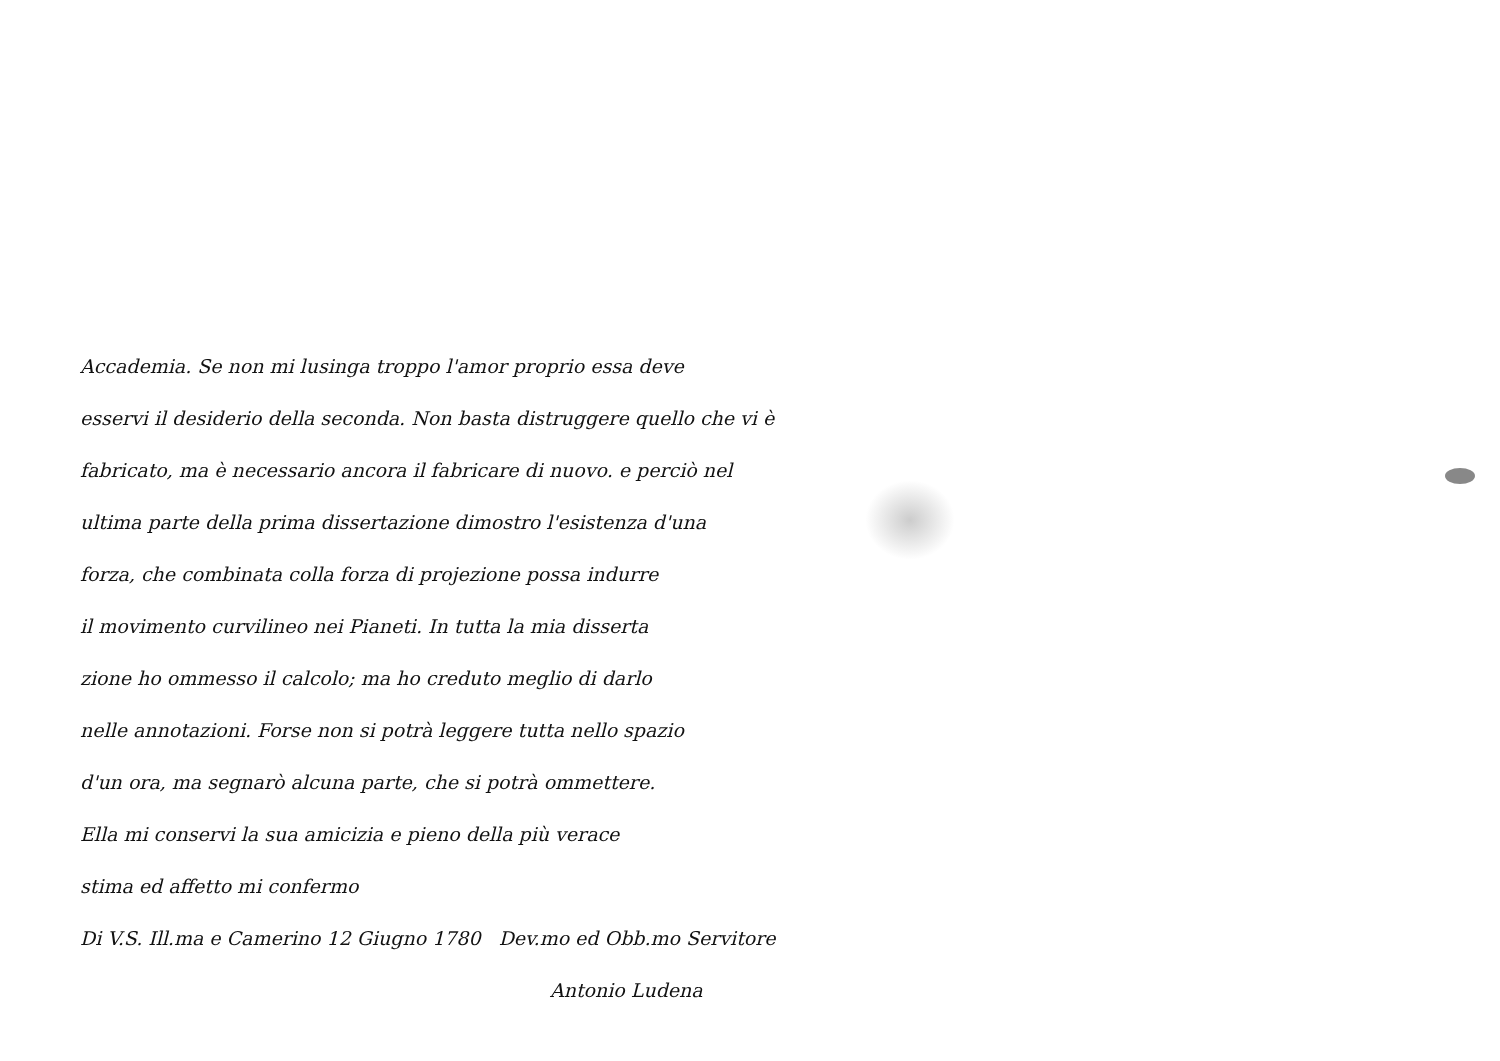Accademia. Se non mi lusinga troppo l'amor proprio essa deve
esservi il desiderio della seconda. Non basta distruggere quello che vi è
fabricato, ma è necessario ancora il fabricare di nuovo. e perciò nel
ultima parte della prima dissertazione dimostro l'esistenza d'una
forza, che combinata colla forza di projezione possa indurre
il movimento curvilineo nei Pianeti. In tutta la mia disserta
zione ho ommesso il calcolo; ma ho creduto meglio di darlo
nelle annotazioni. Forse non si potrà leggere tutta nello spazio
d'un ora, ma segnarò alcuna parte, che si potrà ommettere.
Ella mi conservi la sua amicizia e pieno della più verace
stima ed affetto mi confermo
Di V.S. Ill.ma e Camerino 12 Giugno 1780 Dev.mo ed Obb.mo Servitore
Antonio Ludena